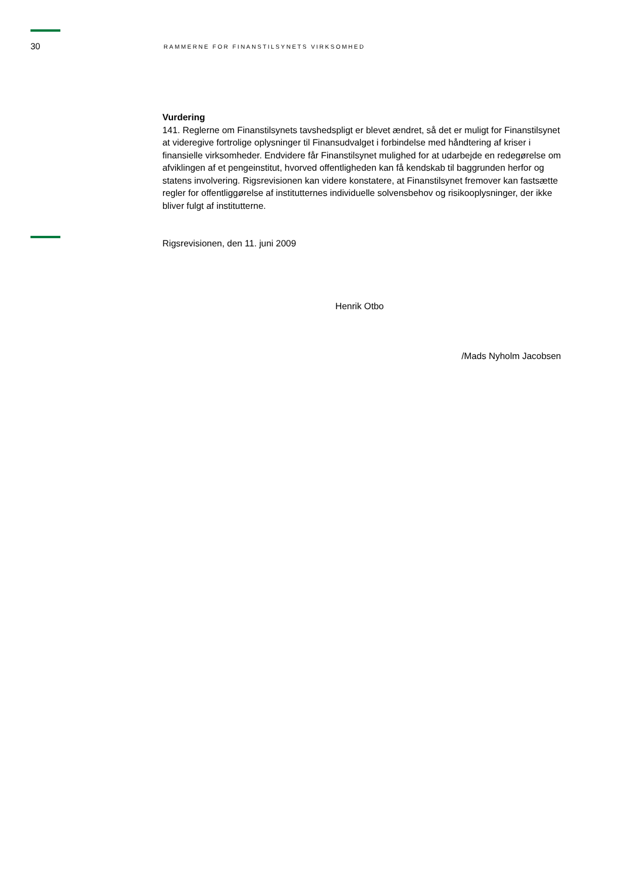30
RAMMERNE FOR FINANSTILSYNETS VIRKSOMHED
Vurdering
141. Reglerne om Finanstilsynets tavshedspligt er blevet ændret, så det er muligt for Finans­tilsynet at videregive fortrolige oplysninger til Finansudvalget i forbindelse med håndtering af kriser i finansielle virksomheder. Endvidere får Finanstilsynet mulighed for at udarbejde en redegørelse om afviklingen af et pengeinstitut, hvorved offentligheden kan få kendskab til baggrunden herfor og statens involvering. Rigsrevisionen kan videre konstatere, at Finans­tilsynet fremover kan fastsætte regler for offentliggørelse af institutternes individuelle solvens­behov og risikooplysninger, der ikke bliver fulgt af institutterne.
Rigsrevisionen, den 11. juni 2009
Henrik Otbo
/Mads Nyholm Jacobsen